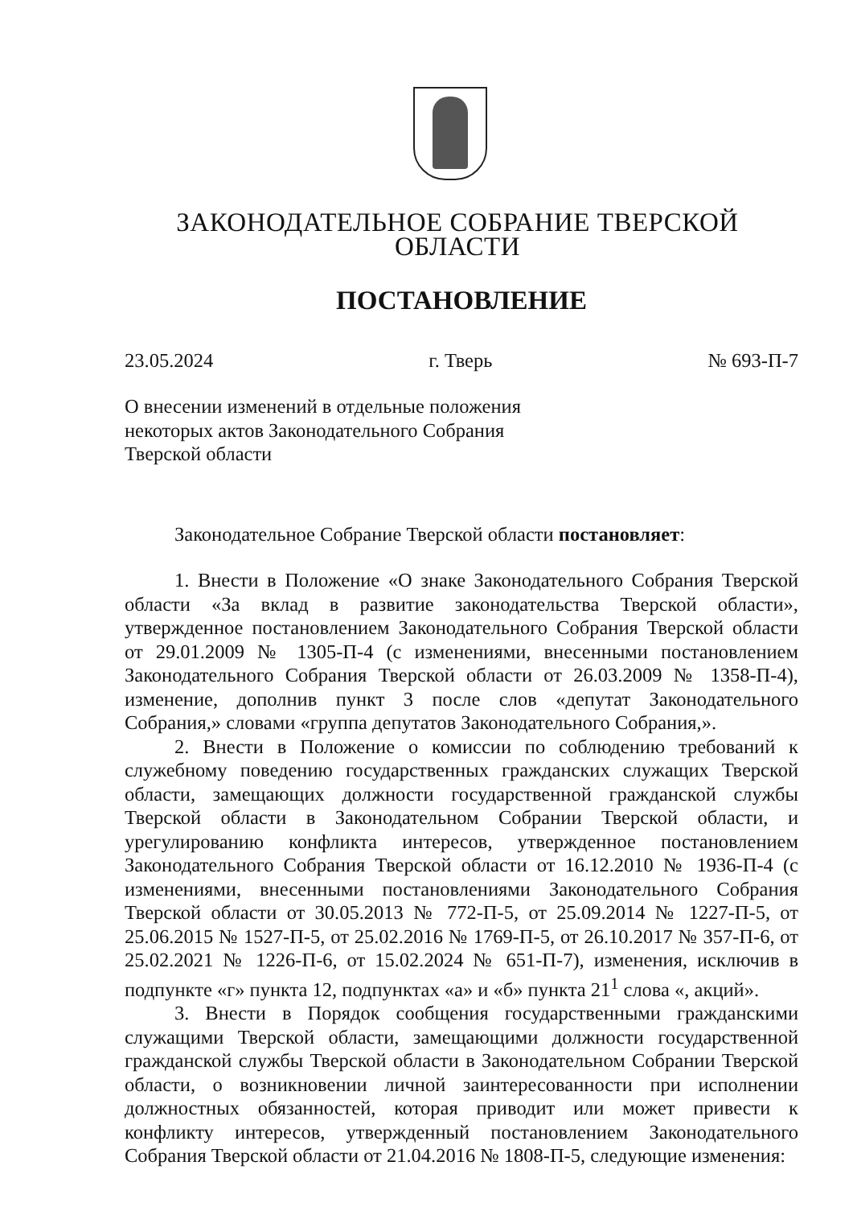ЗАКОНОДАТЕЛЬНОЕ СОБРАНИЕ ТВЕРСКОЙ ОБЛАСТИ
ПОСТАНОВЛЕНИЕ
23.05.2024 г. Тверь № 693-П-7
О внесении изменений в отдельные положения
некоторых актов Законодательного Собрания
Тверской области
Законодательное Собрание Тверской области постановляет:
1. Внести в Положение «О знаке Законодательного Собрания Тверской области «За вклад в развитие законодательства Тверской области», утвержденное постановлением Законодательного Собрания Тверской области от 29.01.2009 № 1305-П-4 (с изменениями, внесенными постановлением Законодательного Собрания Тверской области от 26.03.2009 № 1358-П-4), изменение, дополнив пункт 3 после слов «депутат Законодательного Собрания,» словами «группа депутатов Законодательного Собрания,».
2. Внести в Положение о комиссии по соблюдению требований к служебному поведению государственных гражданских служащих Тверской области, замещающих должности государственной гражданской службы Тверской области в Законодательном Собрании Тверской области, и урегулированию конфликта интересов, утвержденное постановлением Законодательного Собрания Тверской области от 16.12.2010 № 1936-П-4 (с изменениями, внесенными постановлениями Законодательного Собрания Тверской области от 30.05.2013 № 772-П-5, от 25.09.2014 № 1227-П-5, от 25.06.2015 № 1527-П-5, от 25.02.2016 № 1769-П-5, от 26.10.2017 № 357-П-6, от 25.02.2021 № 1226-П-6, от 15.02.2024 № 651-П-7), изменения, исключив в подпункте «г» пункта 12, подпунктах «а» и «б» пункта 21<sup>1</sup> слова «, акций».
3. Внести в Порядок сообщения государственными гражданскими служащими Тверской области, замещающими должности государственной гражданской службы Тверской области в Законодательном Собрании Тверской области, о возникновении личной заинтересованности при исполнении должностных обязанностей, которая приводит или может привести к конфликту интересов, утвержденный постановлением Законодательного Собрания Тверской области от 21.04.2016 № 1808-П-5, следующие изменения: